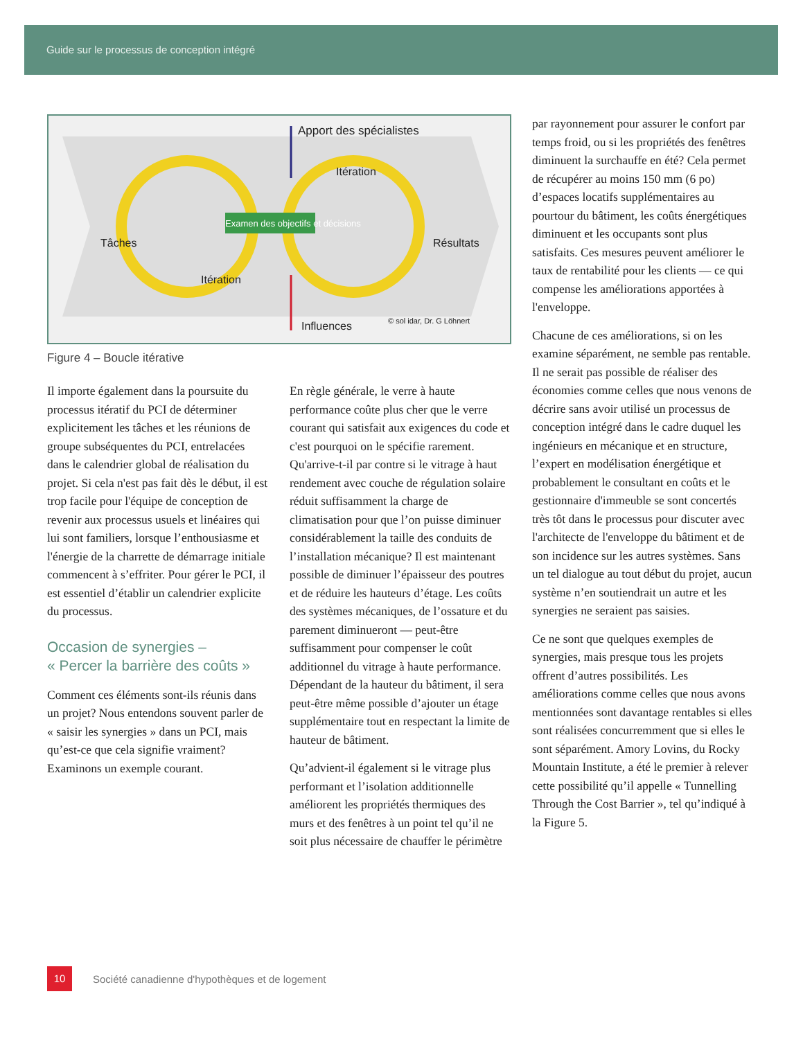Guide sur le processus de conception intégré
Apport des spécialistes
Itération
Tâches
Examen des objectifs et décisions
Résultats
Itération
Influences © sol idar, Dr. G Löhnert
Figure 4 – Boucle itérative
Il importe également dans la poursuite du processus itératif du PCI de déterminer explicitement les tâches et les réunions de groupe subséquentes du PCI, entrelacées dans le calendrier global de réalisation du projet. Si cela n'est pas fait dès le début, il est trop facile pour l'équipe de conception de revenir aux processus usuels et linéaires qui lui sont familiers, lorsque l’enthousiasme et l'énergie de la charrette de démarrage initiale commencent à s’effriter. Pour gérer le PCI, il est essentiel d’établir un calendrier explicite du processus.
Occasion de synergies –
« Percer la barrière des coûts »
Comment ces éléments sont-ils réunis dans un projet? Nous entendons souvent parler de « saisir les synergies » dans un PCI, mais qu’est-ce que cela signifie vraiment? Examinons un exemple courant.
En règle générale, le verre à haute performance coûte plus cher que le verre courant qui satisfait aux exigences du code et c'est pourquoi on le spécifie rarement. Qu'arrive-t-il par contre si le vitrage à haut rendement avec couche de régulation solaire réduit suffisamment la charge de climatisation pour que l’on puisse diminuer considérablement la taille des conduits de l’installation mécanique? Il est maintenant possible de diminuer l’épaisseur des poutres et de réduire les hauteurs d’étage. Les coûts des systèmes mécaniques, de l’ossature et du parement diminueront — peut-être suffisamment pour compenser le coût additionnel du vitrage à haute performance. Dépendant de la hauteur du bâtiment, il sera peut-être même possible d’ajouter un étage supplémentaire tout en respectant la limite de hauteur de bâtiment.
Qu’advient-il également si le vitrage plus performant et l’isolation additionnelle améliorent les propriétés thermiques des murs et des fenêtres à un point tel qu’il ne soit plus nécessaire de chauffer le périmètre
par rayonnement pour assurer le confort par temps froid, ou si les propriétés des fenêtres diminuent la surchauffe en été? Cela permet de récupérer au moins 150 mm (6 po) d’espaces locatifs supplémentaires au pourtour du bâtiment, les coûts énergétiques diminuent et les occupants sont plus satisfaits. Ces mesures peuvent améliorer le taux de rentabilité pour les clients — ce qui compense les améliorations apportées à l'enveloppe.
Chacune de ces améliorations, si on les examine séparément, ne semble pas rentable. Il ne serait pas possible de réaliser des économies comme celles que nous venons de décrire sans avoir utilisé un processus de conception intégré dans le cadre duquel les ingénieurs en mécanique et en structure, l’expert en modélisation énergétique et probablement le consultant en coûts et le gestionnaire d'immeuble se sont concertés très tôt dans le processus pour discuter avec l'architecte de l'enveloppe du bâtiment et de son incidence sur les autres systèmes. Sans un tel dialogue au tout début du projet, aucun système n’en soutiendrait un autre et les synergies ne seraient pas saisies.
Ce ne sont que quelques exemples de synergies, mais presque tous les projets offrent d’autres possibilités. Les améliorations comme celles que nous avons mentionnées sont davantage rentables si elles sont réalisées concurremment que si elles le sont séparément. Amory Lovins, du Rocky Mountain Institute, a été le premier à relever cette possibilité qu’il appelle « Tunnelling Through the Cost Barrier », tel qu’indiqué à la Figure 5.
10
Société canadienne d'hypothèques et de logement